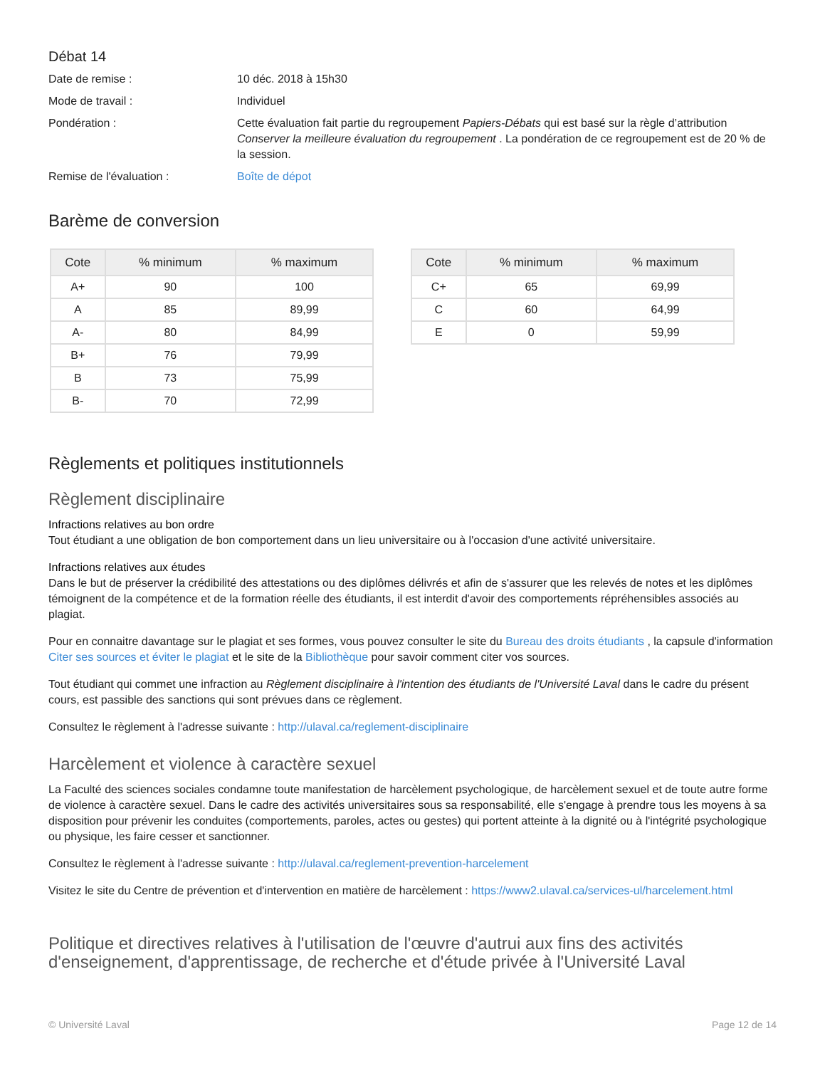Débat 14
Date de remise : 10 déc. 2018 à 15h30
Mode de travail : Individuel
Pondération : Cette évaluation fait partie du regroupement Papiers-Débats qui est basé sur la règle d’attribution Conserver la meilleure évaluation du regroupement . La pondération de ce regroupement est de 20 % de la session.
Remise de l'évaluation : Boîte de dépot
Barème de conversion
| Cote | % minimum | % maximum |
| --- | --- | --- |
| A+ | 90 | 100 |
| A | 85 | 89,99 |
| A- | 80 | 84,99 |
| B+ | 76 | 79,99 |
| B | 73 | 75,99 |
| B- | 70 | 72,99 |
| Cote | % minimum | % maximum |
| --- | --- | --- |
| C+ | 65 | 69,99 |
| C | 60 | 64,99 |
| E | 0 | 59,99 |
Règlements et politiques institutionnels
Règlement disciplinaire
Infractions relatives au bon ordre
Tout étudiant a une obligation de bon comportement dans un lieu universitaire ou à l'occasion d'une activité universitaire.
Infractions relatives aux études
Dans le but de préserver la crédibilité des attestations ou des diplômes délivrés et afin de s'assurer que les relevés de notes et les diplômes témoignent de la compétence et de la formation réelle des étudiants, il est interdit d'avoir des comportements répréhensibles associés au plagiat.
Pour en connaitre davantage sur le plagiat et ses formes, vous pouvez consulter le site du Bureau des droits étudiants , la capsule d'information Citer ses sources et éviter le plagiat et le site de la Bibliothèque pour savoir comment citer vos sources.
Tout étudiant qui commet une infraction au Règlement disciplinaire à l'intention des étudiants de l'Université Laval dans le cadre du présent cours, est passible des sanctions qui sont prévues dans ce règlement.
Consultez le règlement à l'adresse suivante : http://ulaval.ca/reglement-disciplinaire
Harcèlement et violence à caractère sexuel
La Faculté des sciences sociales condamne toute manifestation de harcèlement psychologique, de harcèlement sexuel et de toute autre forme de violence à caractère sexuel. Dans le cadre des activités universitaires sous sa responsabilité, elle s'engage à prendre tous les moyens à sa disposition pour prévenir les conduites (comportements, paroles, actes ou gestes) qui portent atteinte à la dignité ou à l'intégrité psychologique ou physique, les faire cesser et sanctionner.
Consultez le règlement à l'adresse suivante : http://ulaval.ca/reglement-prevention-harcelement
Visitez le site du Centre de prévention et d'intervention en matière de harcèlement : https://www2.ulaval.ca/services-ul/harcelement.html
Politique et directives relatives à l'utilisation de l'œuvre d'autrui aux fins des activités d'enseignement, d'apprentissage, de recherche et d'étude privée à l'Université Laval
© Université Laval Page 12 de 14